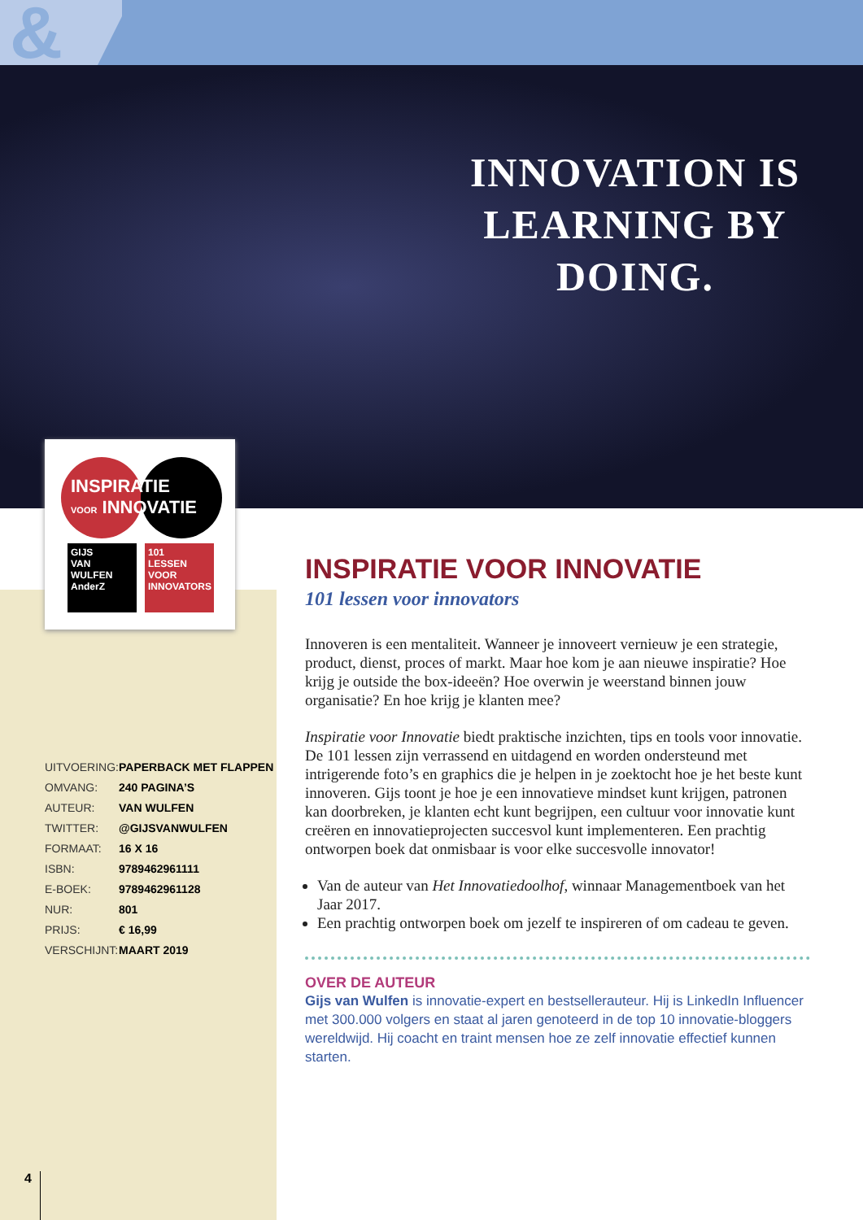&
INNOVATION IS LEARNING BY DOING.
INSPIRATIE
VOOR INNOVATIE
GIJS
VAN
WULFEN
AnderZ
101
LESSEN
VOOR
INNOVATORS
| UITVOERING: | PAPERBACK MET FLAPPEN |
| OMVANG: | 240 PAGINA’S |
| AUTEUR: | VAN WULFEN |
| TWITTER: | @GIJSVANWULFEN |
| FORMAAT: | 16 X 16 |
| ISBN: | 9789462961111 |
| E-BOEK: | 9789462961128 |
| NUR: | 801 |
| PRIJS: | € 16,99 |
| VERSCHIJNT: | MAART 2019 |
INSPIRATIE VOOR INNOVATIE
101 lessen voor innovators
Innoveren is een mentaliteit. Wanneer je innoveert vernieuw je een strategie, product, dienst, proces of markt. Maar hoe kom je aan nieuwe inspiratie? Hoe krijg je outside the box-ideeën? Hoe overwin je weer­stand binnen jouw organisatie? En hoe krijg je klanten mee?
Inspiratie voor Innovatie biedt praktische inzichten, tips en tools voor innovatie. De 101 lessen zijn verrassend en uitdagend en worden onder­steund met intrigerende foto’s en graphics die je helpen in je zoektocht hoe je het beste kunt innoveren. Gijs toont je hoe je een innovatieve mindset kunt krijgen, patronen kan doorbreken, je klanten echt kunt begrijpen, een cultuur voor innovatie kunt creëren en innovatieprojecten succesvol kunt implementeren. Een prachtig ontworpen boek dat onmis­baar is voor elke succesvolle innovator!
Van de auteur van Het Innovatiedoolhof, winnaar Managementboek van het Jaar 2017.
Een prachtig ontworpen boek om jezelf te inspireren of om cadeau te geven.
OVER DE AUTEUR
Gijs van Wulfen is innovatie-expert en bestsellerauteur. Hij is LinkedIn Influencer met 300.000 volgers en staat al jaren genoteerd in de top 10 innovatie-bloggers wereldwijd. Hij coacht en traint mensen hoe ze zelf innovatie effectief kunnen starten.
4